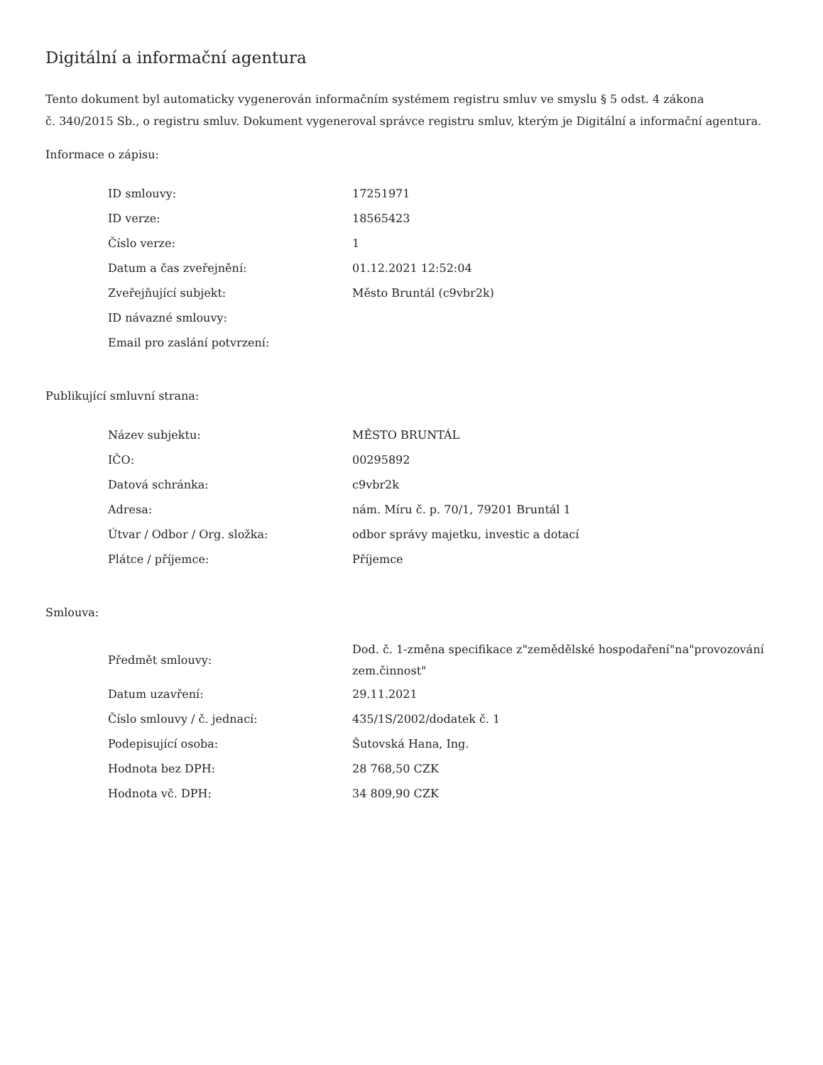Digitální a informační agentura
Tento dokument byl automaticky vygenerován informačním systémem registru smluv ve smyslu § 5 odst. 4 zákona
č. 340/2015 Sb., o registru smluv. Dokument vygeneroval správce registru smluv, kterým je Digitální a informační agentura.
Informace o zápisu:
| ID smlouvy: | 17251971 |
| ID verze: | 18565423 |
| Číslo verze: | 1 |
| Datum a čas zveřejnění: | 01.12.2021 12:52:04 |
| Zveřejňující subjekt: | Město Bruntál (c9vbr2k) |
| ID návazné smlouvy: | |
| Email pro zaslání potvrzení: | |
Publikující smluvní strana:
| Název subjektu: | MĚSTO BRUNTÁL |
| IČO: | 00295892 |
| Datová schránka: | c9vbr2k |
| Adresa: | nám. Míru č. p. 70/1, 79201 Bruntál 1 |
| Útvar / Odbor / Org. složka: | odbor správy majetku, investic a dotací |
| Plátce / příjemce: | Příjemce |
Smlouva:
| Předmět smlouvy: | Dod. č. 1-změna specifikace z"zemědělské hospodaření"na"provozování zem.činnost" |
| Datum uzavření: | 29.11.2021 |
| Číslo smlouvy / č. jednací: | 435/1S/2002/dodatek č. 1 |
| Podepisující osoba: | Šutovská Hana, Ing. |
| Hodnota bez DPH: | 28 768,50 CZK |
| Hodnota vč. DPH: | 34 809,90 CZK |